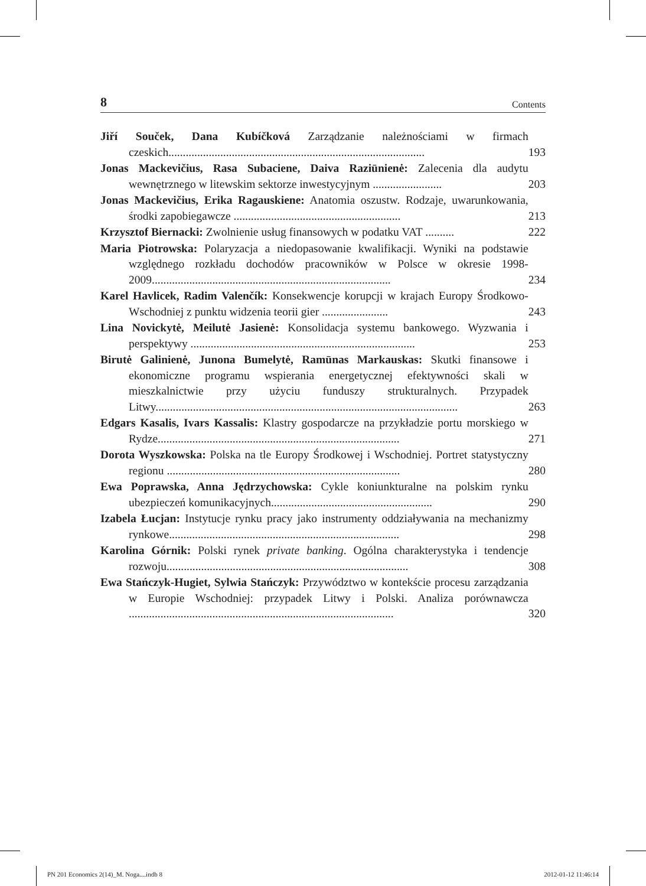8 Contents
Jiří Souček, Dana Kubíčková Zarządzanie należnościami w firmach czeskich.........................................................................................
193
Jonas Mackevičius, Rasa Subaciene, Daiva Raziūnienė: Zalecenia dla audytu wewnętrznego w litewskim sektorze inwestycyjnym ........................
203
Jonas Mackevičius, Erika Ragauskiene: Anatomia oszustw. Rodzaje, uwarunkowania, środki zapobiegawcze ..........................................................
213
Krzysztof Biernacki: Zwolnienie usług finansowych w podatku VAT ..........
222
Maria Piotrowska: Polaryzacja a niedopasowanie kwalifikacji. Wyniki na podstawie względnego rozkładu dochodów pracowników w Polsce w okresie 1998-2009...................................................................................
234
Karel Havlicek, Radim Valenčík: Konsekwencje korupcji w krajach Europy Środkowo-Wschodniej z punktu widzenia teorii gier .......................
243
Lina Novickytė, Meilutė Jasienė: Konsolidacja systemu bankowego. Wyzwania i perspektywy ..............................................................................
253
Birutė Galinienė, Junona Bumelytė, Ramūnas Markauskas: Skutki finansowe i ekonomiczne programu wspierania energetycznej efektywności skali w mieszkalnictwie przy użyciu funduszy strukturalnych. Przypadek Litwy.........................................................................................................
263
Edgars Kasalis, Ivars Kassalis: Klastry gospodarcze na przykładzie portu morskiego w Rydze....................................................................................
271
Dorota Wyszkowska: Polska na tle Europy Środkowej i Wschodniej. Portret statystyczny regionu .................................................................................
280
Ewa Poprawska, Anna Jędrzychowska: Cykle koniunkturalne na polskim rynku ubezpieczeń komunikacyjnych........................................................
290
Izabela Łucjan: Instytucje rynku pracy jako instrumenty oddziaływania na mechanizmy rynkowe................................................................................
298
Karolina Górnik: Polski rynek private banking. Ogólna charakterystyka i tendencje rozwoju....................................................................................
308
Ewa Stańczyk-Hugiet, Sylwia Stańczyk: Przywództwo w kontekście procesu zarządzania w Europie Wschodniej: przypadek Litwy i Polski. Analiza porównawcza ............................................................................................
320
PN 201 Economics 2(14)_M. Noga....indb 8 2012-01-12 11:46:14